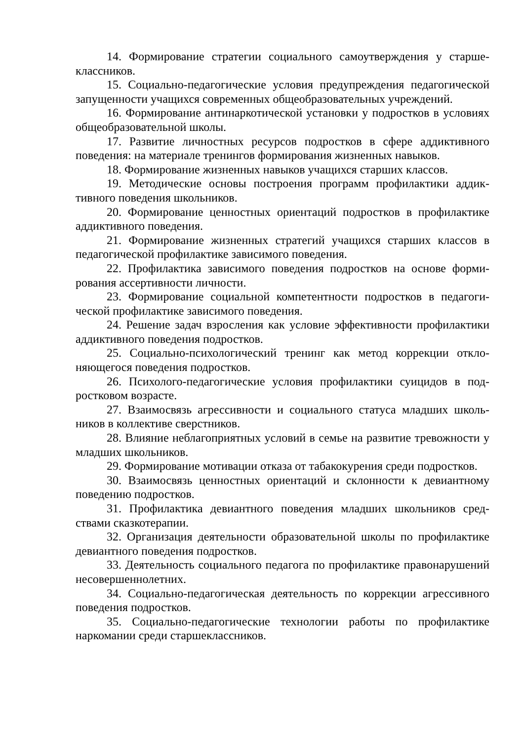14. Формирование стратегии социального самоутверждения у старше­классников.
15. Социально-педагогические условия предупреждения педагогиче­ской запущенности учащихся современных общеобразовательных учрежде­ний.
16. Формирование антинаркотической установки у подростков в усло­виях общеобразовательной школы.
17. Развитие личностных ресурсов подростков в сфере аддиктивного поведения: на материале тренингов формирования жизненных навыков.
18. Формирование жизненных навыков учащихся старших классов.
19. Методические основы построения программ профилактики аддик­тивного поведения школьников.
20. Формирование ценностных ориентаций подростков в профилактике аддиктивного поведения.
21. Формирование жизненных стратегий учащихся старших классов в педагогической профилактике зависимого поведения.
22. Профилактика зависимого поведения подростков на основе форми­рования ассертивности личности.
23. Формирование социальной компетентности подростков в педагоги­ческой профилактике зависимого поведения.
24. Решение задач взросления как условие эффективности профилакти­ки аддиктивного поведения подростков.
25. Социально-психологический тренинг как метод коррекции откло­няющегося поведения подростков.
26. Психолого-педагогические условия профилактики суицидов в под­ростковом возрасте.
27. Взаимосвязь агрессивности и социального статуса младших школь­ников в коллективе сверстников.
28. Влияние неблагоприятных условий в семье на развитие тревожно­сти у младших школьников.
29. Формирование мотивации отказа от табакокурения среди подрост­ков.
30. Взаимосвязь ценностных ориентаций и склонности к девиантному поведению подростков.
31. Профилактика девиантного поведения младших школьников сред­ствами сказкотерапии.
32. Организация деятельности образовательной школы по профилак­тике девиантного поведения подростков.
33. Деятельность социального педагога по профилактике правонару­шений несовершеннолетних.
34. Социально-педагогическая деятельность по коррекции агрессивно­го поведения подростков.
35. Социально-педагогические технологии работы по профилактике наркомании среди старшеклассников.